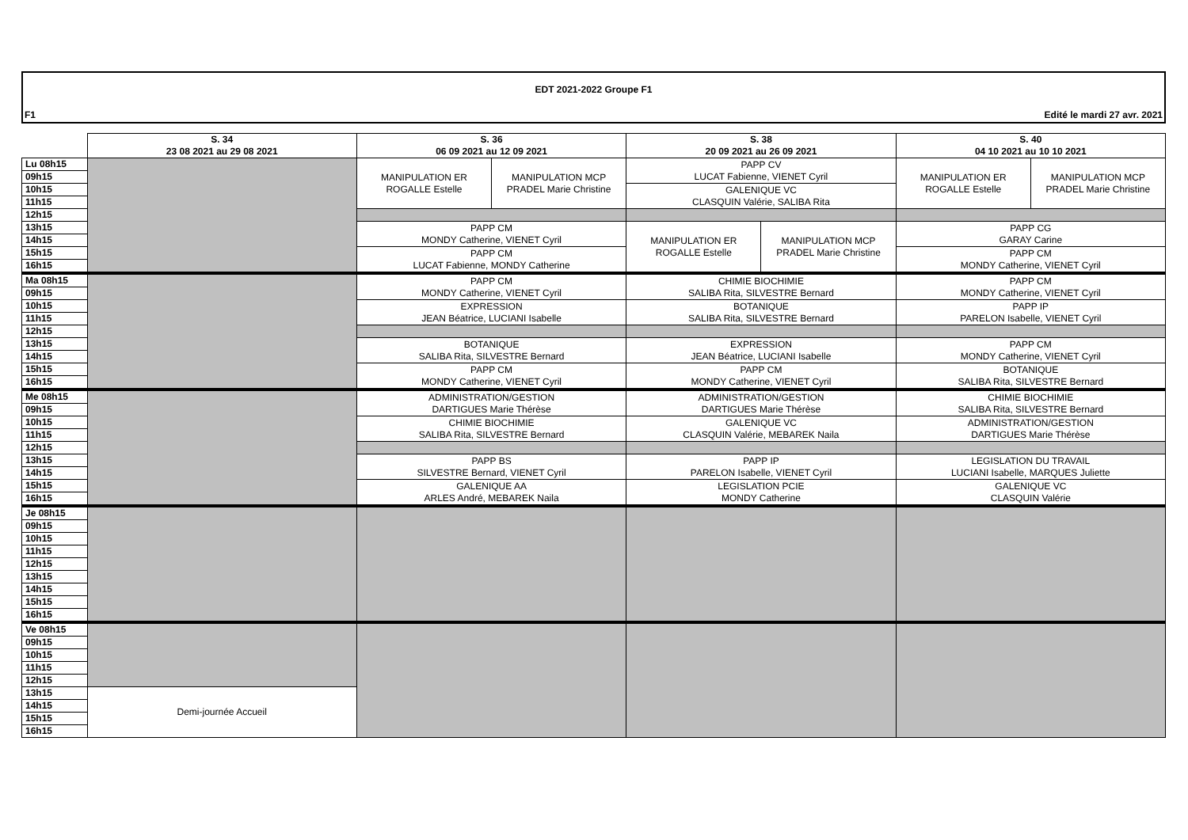EDT 2021-2022 Groupe F1
F1 Edité le mardi 27 avr. 2021
| | S. 34 23 08 2021 au 29 08 2021 | S. 36 06 09 2021 au 12 09 2021 | | S. 38 20 09 2021 au 26 09 2021 | | S. 40 04 10 2021 au 10 10 2021 | |
| Lu 08h15 | | MANIPULATION ER ROGALLE Estelle | MANIPULATION MCP PRADEL Marie Christine | PAPP CV LUCAT Fabienne, VIENET Cyril | | MANIPULATION ER ROGALLE Estelle | MANIPULATION MCP PRADEL Marie Christine |
| 09h15 | | | | | | | |
| 10h15 | | | | GALENIQUE VC CLASQUIN Valérie, SALIBA Rita | | | |
| 11h15 | | | | | | | |
| 12h15 | | | | | | | |
| 13h15 | | PAPP CM MONDY Catherine, VIENET Cyril | | MANIPULATION ER ROGALLE Estelle | MANIPULATION MCP PRADEL Marie Christine | PAPP CG GARAY Carine | |
| 14h15 | | | | | | | |
| 15h15 | | PAPP CM LUCAT Fabienne, MONDY Catherine | | | | PAPP CM MONDY Catherine, VIENET Cyril | |
| 16h15 | | | | | | | |
| Ma 08h15 | | PAPP CM MONDY Catherine, VIENET Cyril | | CHIMIE BIOCHIMIE SALIBA Rita, SILVESTRE Bernard | | PAPP CM MONDY Catherine, VIENET Cyril | |
| 09h15 | | | | | | | |
| 10h15 | | EXPRESSION JEAN Béatrice, LUCIANI Isabelle | | BOTANIQUE SALIBA Rita, SILVESTRE Bernard | | PAPP IP PARELON Isabelle, VIENET Cyril | |
| 11h15 | | | | | | | |
| 12h15 | | | | | | | |
| 13h15 | | BOTANIQUE SALIBA Rita, SILVESTRE Bernard | | EXPRESSION JEAN Béatrice, LUCIANI Isabelle | | PAPP CM MONDY Catherine, VIENET Cyril | |
| 14h15 | | | | | | | |
| 15h15 | | PAPP CM MONDY Catherine, VIENET Cyril | | PAPP CM MONDY Catherine, VIENET Cyril | | BOTANIQUE SALIBA Rita, SILVESTRE Bernard | |
| 16h15 | | | | | | | |
| Me 08h15 | | ADMINISTRATION/GESTION DARTIGUES Marie Thérèse | | ADMINISTRATION/GESTION DARTIGUES Marie Thérèse | | CHIMIE BIOCHIMIE SALIBA Rita, SILVESTRE Bernard | |
| 09h15 | | | | | | | |
| 10h15 | | CHIMIE BIOCHIMIE SALIBA Rita, SILVESTRE Bernard | | GALENIQUE VC CLASQUIN Valérie, MEBAREK Naila | | ADMINISTRATION/GESTION DARTIGUES Marie Thérèse | |
| 11h15 | | | | | | | |
| 12h15 | | | | | | | |
| 13h15 | | PAPP BS SILVESTRE Bernard, VIENET Cyril | | PAPP IP PARELON Isabelle, VIENET Cyril | | LEGISLATION DU TRAVAIL LUCIANI Isabelle, MARQUES Juliette | |
| 14h15 | | | | | | | |
| 15h15 | | GALENIQUE AA ARLES André, MEBAREK Naila | | LEGISLATION PCIE MONDY Catherine | | GALENIQUE VC CLASQUIN Valérie | |
| 16h15 | | | | | | | |
| Je 08h15 | | | | | | | |
| 09h15 | | | | | | | |
| 10h15 | | | | | | | |
| 11h15 | | | | | | | |
| 12h15 | | | | | | | |
| 13h15 | | | | | | | |
| 14h15 | | | | | | | |
| 15h15 | | | | | | | |
| 16h15 | | | | | | | |
| Ve 08h15 | | | | | | | |
| 09h15 | | | | | | | |
| 10h15 | | | | | | | |
| 11h15 | | | | | | | |
| 12h15 | | | | | | | |
| 13h15 | Demi-journée Accueil | | | | | | |
| 14h15 | | | | | | | |
| 15h15 | | | | | | | |
| 16h15 | | | | | | | |